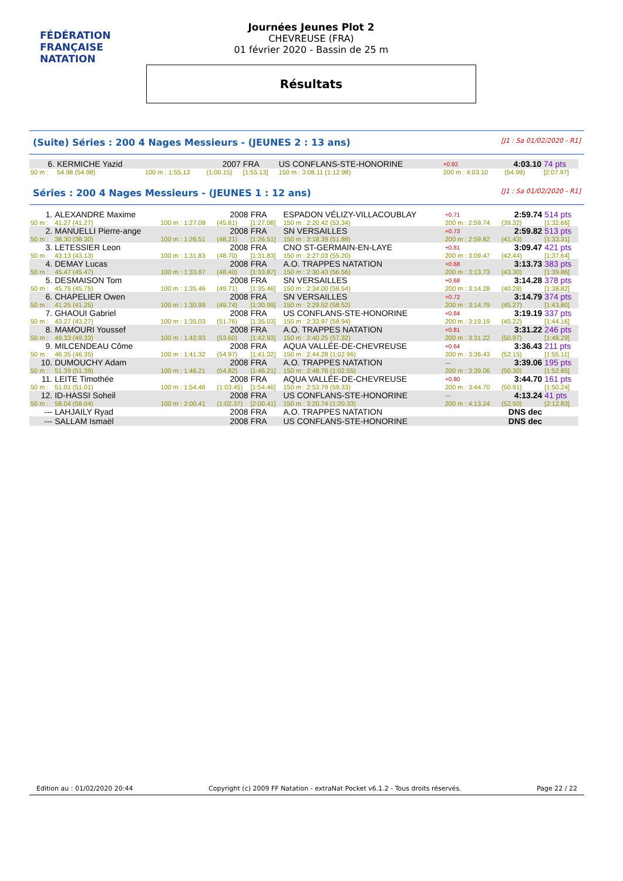FÉDÉRATION FRANÇAISE
NATATION
Journées Jeunes Plot 2
CHEVREUSE (FRA)
01 février 2020 - Bassin de 25 m
Résultats
(Suite) Séries : 200 4 Nages Messieurs - (JEUNES 2 : 13 ans) [J1 : Sa 01/02/2020 - R1]
| 6. | KERMICHE Yazid | | 2007 | FRA | US CONFLANS-STE-HONORINE | | | +0.92 | 4:03.10 | 74 pts |
| 50 m : | 54.98 (54.98) | 100 m : 1:55.13 | (1:00.15) | [1:55.13] | 150 m : 3:08.11 (1:12.98) | | | 200 m : 4:03.10 | (54.99) | [2:07.97] |
Séries : 200 4 Nages Messieurs - (JEUNES 1 : 12 ans) [J1 : Sa 01/02/2020 - R1]
| 1. | ALEXANDRE Maxime | | 2008 | FRA | ESPADON VÉLIZY-VILLACOUBLAY | +0.71 | 2:59.74 | 514 pts |
| 50 m : | 41.27 (41.27) | 100 m : 1:27.08 | (45.81) | [1:27.08] | 150 m : 2:20.42 (53.34) | 200 m : 2:59.74 | (39.32) | [1:32.66] |
| 2. | MANUELLI Pierre-ange | | 2008 | FRA | SN VERSAILLES | +0.73 | 2:59.82 | 513 pts |
| 50 m : | 38.30 (38.30) | 100 m : 1:26.51 | (48.21) | [1:26.51] | 150 m : 2:18.39 (51.88) | 200 m : 2:59.82 | (41.43) | [1:33.31] |
| 3. | LETESSIER Leon | | 2008 | FRA | CNO ST-GERMAIN-EN-LAYE | +0.81 | 3:09.47 | 421 pts |
| 50 m : | 43.13 (43.13) | 100 m : 1:31.83 | (48.70) | [1:31.83] | 150 m : 2:27.03 (55.20) | 200 m : 3:09.47 | (42.44) | [1:37.64] |
| 4. | DEMAY Lucas | | 2008 | FRA | A.O. TRAPPES NATATION | +0.68 | 3:13.73 | 383 pts |
| 50 m : | 45.47 (45.47) | 100 m : 1:33.87 | (48.40) | [1:33.87] | 150 m : 2:30.43 (56.56) | 200 m : 3:13.73 | (43.30) | [1:39.86] |
| 5. | DESMAISON Tom | | 2008 | FRA | SN VERSAILLES | +0.68 | 3:14.28 | 378 pts |
| 50 m : | 45.75 (45.75) | 100 m : 1:35.46 | (49.71) | [1:35.46] | 150 m : 2:34.00 (58.54) | 200 m : 3:14.28 | (40.28) | [1:38.82] |
| 6. | CHAPELIER Owen | | 2008 | FRA | SN VERSAILLES | +0.72 | 3:14.79 | 374 pts |
| 50 m : | 41.25 (41.25) | 100 m : 1:30.99 | (49.74) | [1:30.99] | 150 m : 2:29.52 (58.53) | 200 m : 3:14.79 | (45.27) | [1:43.80] |
| 7. | GHAOUI Gabriel | | 2008 | FRA | US CONFLANS-STE-HONORINE | +0.84 | 3:19.19 | 337 pts |
| 50 m : | 43.27 (43.27) | 100 m : 1:35.03 | (51.76) | [1:35.03] | 150 m : 2:33.97 (58.94) | 200 m : 3:19.19 | (45.22) | [1:44.16] |
| 8. | MAMOURI Youssef | | 2008 | FRA | A.O. TRAPPES NATATION | +0.81 | 3:31.22 | 246 pts |
| 50 m : | 49.33 (49.33) | 100 m : 1:42.93 | (53.60) | [1:42.93] | 150 m : 2:40.25 (57.32) | 200 m : 3:31.22 | (50.97) | [1:48.29] |
| 9. | MILCENDEAU Côme | | 2008 | FRA | AQUA VALLÉE-DE-CHEVREUSE | +0.64 | 3:36.43 | 211 pts |
| 50 m : | 46.35 (46.35) | 100 m : 1:41.32 | (54.97) | [1:41.32] | 150 m : 2:44.28 (1:02.96) | 200 m : 3:36.43 | (52.15) | [1:55.11] |
| 10. | DUMOUCHY Adam | | 2008 | FRA | A.O. TRAPPES NATATION | --- | 3:39.06 | 195 pts |
| 50 m : | 51.39 (51.39) | 100 m : 1:46.21 | (54.82) | [1:46.21] | 150 m : 2:48.76 (1:02.55) | 200 m : 3:39.06 | (50.30) | [1:52.85] |
| 11. | LEITE Timothée | | 2008 | FRA | AQUA VALLÉE-DE-CHEVREUSE | +0.80 | 3:44.70 | 161 pts |
| 50 m : | 51.01 (51.01) | 100 m : 1:54.46 | (1:03.45) | [1:54.46] | 150 m : 2:53.79 (59.33) | 200 m : 3:44.70 | (50.91) | [1:50.24] |
| 12. | ID-HASSI Soheil | | 2008 | FRA | US CONFLANS-STE-HONORINE | --- | 4:13.24 | 41 pts |
| 50 m : | 58.04 (58.04) | 100 m : 2:00.41 | (1:02.37) | [2:00.41] | 150 m : 3:20.74 (1:20.33) | 200 m : 4:13.24 | (52.50) | [2:12.83] |
| --- | LAHJAILY Ryad | | 2008 | FRA | A.O. TRAPPES NATATION | | DNS dec | |
| --- | SALLAM Ismaël | | 2008 | FRA | US CONFLANS-STE-HONORINE | | DNS dec | |
Edition au : 01/02/2020 20:44 Copyright (c) 2009 FF Natation - extraNat Pocket v6.1.2 - Tous droits réservés. Page 22 / 22